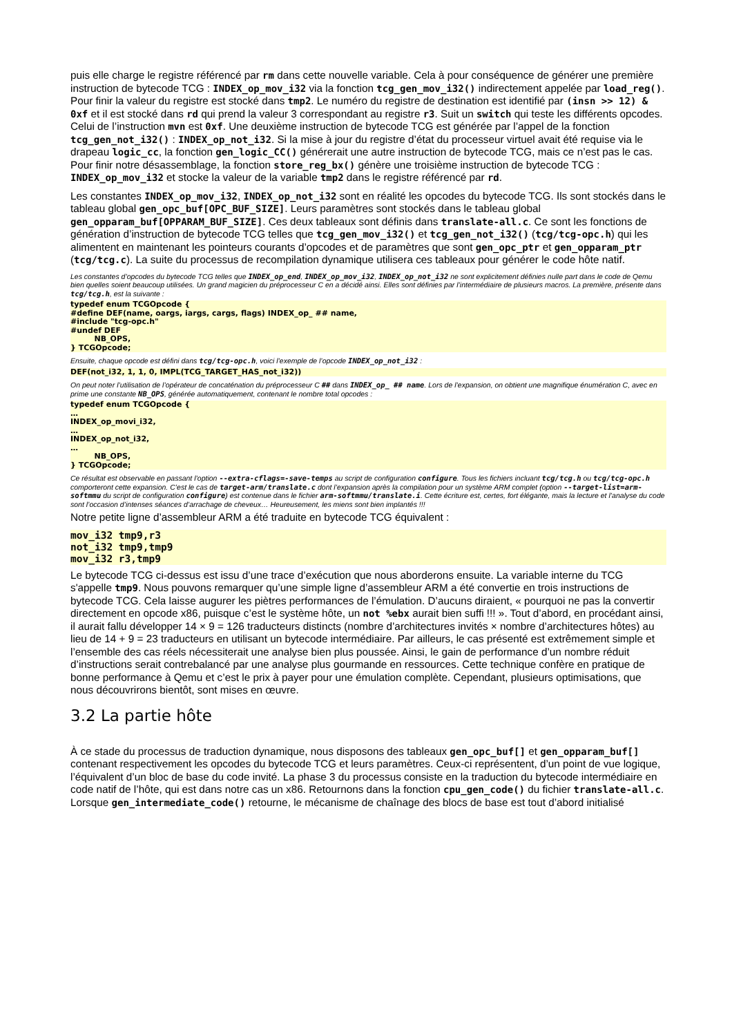puis elle charge le registre référencé par rm dans cette nouvelle variable. Cela à pour conséquence de générer une première instruction de bytecode TCG : INDEX_op_mov_i32 via la fonction tcg_gen_mov_i32() indirectement appelée par load_reg(). Pour finir la valeur du registre est stocké dans tmp2. Le numéro du registre de destination est identifié par (insn >> 12) & 0xf et il est stocké dans rd qui prend la valeur 3 correspondant au registre r3. Suit un switch qui teste les différents opcodes. Celui de l’instruction mvn est 0xf. Une deuxième instruction de bytecode TCG est générée par l’appel de la fonction tcg_gen_not_i32() : INDEX_op_not_i32. Si la mise à jour du registre d’état du processeur virtuel avait été requise via le drapeau logic_cc, la fonction gen_logic_CC() générerait une autre instruction de bytecode TCG, mais ce n’est pas le cas. Pour finir notre désassemblage, la fonction store_reg_bx() génère une troisième instruction de bytecode TCG : INDEX_op_mov_i32 et stocke la valeur de la variable tmp2 dans le registre référencé par rd.
Les constantes INDEX_op_mov_i32, INDEX_op_not_i32 sont en réalité les opcodes du bytecode TCG. Ils sont stockés dans le tableau global gen_opc_buf[OPC_BUF_SIZE]. Leurs paramètres sont stockés dans le tableau global gen_opparam_buf[OPPARAM_BUF_SIZE]. Ces deux tableaux sont définis dans translate-all.c. Ce sont les fonctions de génération d’instruction de bytecode TCG telles que tcg_gen_mov_i32() et tcg_gen_not_i32() (tcg/tcg-opc.h) qui les alimentent en maintenant les pointeurs courants d’opcodes et de paramètres que sont gen_opc_ptr et gen_opparam_ptr (tcg/tcg.c). La suite du processus de recompilation dynamique utilisera ces tableaux pour générer le code hôte natif.
Les constantes d’opcodes du bytecode TCG telles que INDEX_op_end, INDEX_op_mov_i32, INDEX_op_not_i32 ne sont explicitement définies nulle part dans le code de Qemu bien quelles soient beaucoup utilisées. Un grand magicien du préprocesseur C en a décidé ainsi. Elles sont définies par l’intermédiaire de plusieurs macros. La première, présente dans tcg/tcg.h, est la suivante :
typedef enum TCGOpcode { #define DEF(name, oargs, iargs, cargs, flags) INDEX_op_ ## name, #include "tcg-opc.h" #undef DEF NB_OPS, } TCGOpcode;
Ensuite, chaque opcode est défini dans tcg/tcg-opc.h, voici l’exemple de l’opcode INDEX_op_not_i32 :
DEF(not_i32, 1, 1, 0, IMPL(TCG_TARGET_HAS_not_i32))
On peut noter l’utilisation de l’opérateur de concaténation du préprocesseur C ## dans INDEX_op_ ## name. Lors de l’expansion, on obtient une magnifique énumération C, avec en prime une constante NB_OPS, générée automatiquement, contenant le nombre total opcodes :
typedef enum TCGOpcode { … INDEX_op_movi_i32, … INDEX_op_not_i32, … NB_OPS, } TCGOpcode;
Ce résultat est observable en passant l’option --extra-cflags=-save-temps au script de configuration configure. Tous les fichiers incluant tcg/tcg.h ou tcg/tcg-opc.h comporteront cette expansion. C’est le cas de target-arm/translate.c dont l’expansion après la compilation pour un système ARM complet (option --target-list=arm-softmmu du script de configuration configure) est contenue dans le fichier arm-softmmu/translate.i. Cette écriture est, certes, fort élégante, mais la lecture et l’analyse du code sont l’occasion d’intenses séances d’arrachage de cheveux… Heureusement, les miens sont bien implantés !!!
Notre petite ligne d’assembleur ARM a été traduite en bytecode TCG équivalent :
mov_i32 tmp9,r3 not_i32 tmp9,tmp9 mov_i32 r3,tmp9
Le bytecode TCG ci-dessus est issu d’une trace d’exécution que nous aborderons ensuite. La variable interne du TCG s'appelle tmp9. Nous pouvons remarquer qu’une simple ligne d’assembleur ARM a été convertie en trois instructions de bytecode TCG. Cela laisse augurer les piètres performances de l’émulation. D’aucuns diraient, « pourquoi ne pas la convertir directement en opcode x86, puisque c’est le système hôte, un not %ebx aurait bien suffi !!! ». Tout d’abord, en procédant ainsi, il aurait fallu développer 14 × 9 = 126 traducteurs distincts (nombre d’architectures invités × nombre d’architectures hôtes) au lieu de 14 + 9 = 23 traducteurs en utilisant un bytecode intermédiaire. Par ailleurs, le cas présenté est extrêmement simple et l’ensemble des cas réels nécessiterait une analyse bien plus poussée. Ainsi, le gain de performance d’un nombre réduit d’instructions serait contrebalancé par une analyse plus gourmande en ressources. Cette technique confère en pratique de bonne performance à Qemu et c’est le prix à payer pour une émulation complète. Cependant, plusieurs optimisations, que nous découvrirons bientôt, sont mises en œuvre.
3.2 La partie hôte
À ce stade du processus de traduction dynamique, nous disposons des tableaux gen_opc_buf[] et gen_opparam_buf[] contenant respectivement les opcodes du bytecode TCG et leurs paramètres. Ceux-ci représentent, d’un point de vue logique, l’équivalent d’un bloc de base du code invité. La phase 3 du processus consiste en la traduction du bytecode intermédiaire en code natif de l’hôte, qui est dans notre cas un x86. Retournons dans la fonction cpu_gen_code() du fichier translate-all.c. Lorsque gen_intermediate_code() retourne, le mécanisme de chaînage des blocs de base est tout d’abord initialisé